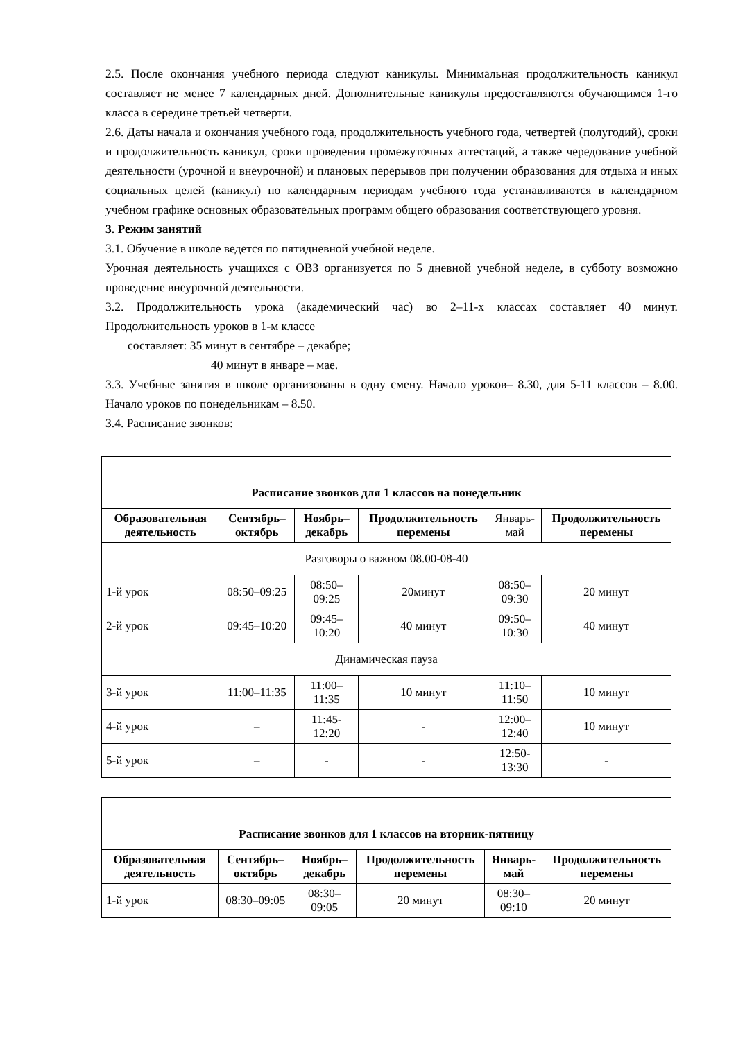2.5. После окончания учебного периода следуют каникулы. Минимальная продолжительность каникул составляет не менее 7 календарных дней. Дополнительные каникулы предоставляются обучающимся 1-го класса в середине третьей четверти.
2.6. Даты начала и окончания учебного года, продолжительность учебного года, четвертей (полугодий), сроки и продолжительность каникул, сроки проведения промежуточных аттестаций, а также чередование учебной деятельности (урочной и внеурочной) и плановых перерывов при получении образования для отдыха и иных социальных целей (каникул) по календарным периодам учебного года устанавливаются в календарном учебном графике основных образовательных программ общего образования соответствующего уровня.
3. Режим занятий
3.1. Обучение в школе ведется по пятидневной учебной неделе.
Урочная деятельность учащихся с ОВЗ организуется по 5 дневной учебной неделе, в субботу возможно проведение внеурочной деятельности.
3.2. Продолжительность урока (академический час) во 2–11-х классах составляет 40 минут. Продолжительность уроков в 1-м классе
составляет: 35 минут в сентябре – декабре;
40 минут в январе – мае.
3.3. Учебные занятия в школе организованы в одну смену. Начало уроков– 8.30, для 5-11 классов – 8.00. Начало уроков по понедельникам – 8.50.
3.4. Расписание звонков:
| Расписание звонков для 1 классов на понедельник | | | | | |
| --- | --- | --- | --- | --- | --- |
| Образовательная деятельность | Сентябрь–октябрь | Ноябрь–декабрь | Продолжительность перемены | Январь-май | Продолжительность перемены |
| Разговоры о важном 08.00-08-40 | | | | | |
| 1-й урок | 08:50–09:25 | 08:50–09:25 | 20минут | 08:50–09:30 | 20 минут |
| 2-й урок | 09:45–10:20 | 09:45–10:20 | 40 минут | 09:50–10:30 | 40 минут |
| Динамическая пауза | | | | | |
| 3-й урок | 11:00–11:35 | 11:00–11:35 | 10 минут | 11:10–11:50 | 10 минут |
| 4-й урок | – | 11:45-12:20 | - | 12:00–12:40 | 10 минут |
| 5-й урок | – | - | - | 12:50-13:30 | - |
| Расписание звонков для 1 классов на вторник-пятницу | | | | | |
| --- | --- | --- | --- | --- | --- |
| Образовательная деятельность | Сентябрь–октябрь | Ноябрь–декабрь | Продолжительность перемены | Январь-май | Продолжительность перемены |
| 1-й урок | 08:30–09:05 | 08:30–09:05 | 20 минут | 08:30–09:10 | 20 минут |